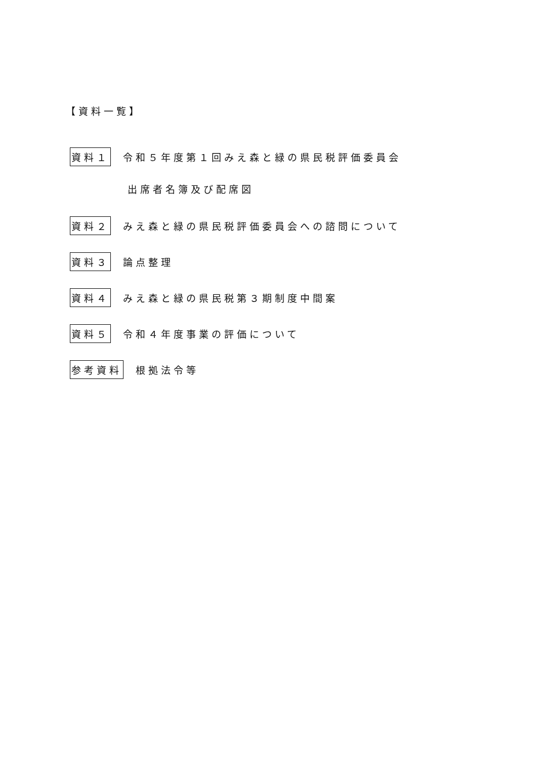【資料一覧】
資料１ 令和５年度第１回みえ森と緑の県民税評価委員会
出席者名簿及び配席図
資料２ みえ森と緑の県民税評価委員会への諮問について
資料３ 論点整理
資料４ みえ森と緑の県民税第３期制度中間案
資料５ 令和４年度事業の評価について
参考資料 根拠法令等